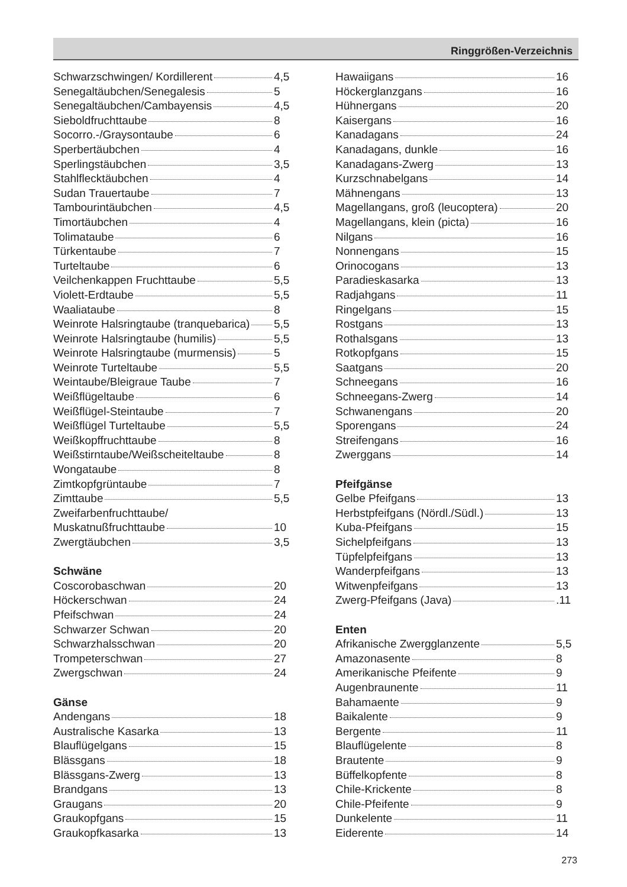Ringgrößen-Verzeichnis
Schwarzschwingen/ Kordillerent 4,5
Senegaltäubchen/Senegalesis 5
Senegaltäubchen/Cambayensis 4,5
Sieboldfruchttaube 8
Socorro.-/Graysontaube 6
Sperbertäubchen 4
Sperlingstäubchen 3,5
Stahlflecktäubchen 4
Sudan Trauertaube 7
Tambourintäubchen 4,5
Timortäubchen 4
Tolimataube 6
Türkentaube 7
Turteltaube 6
Veilchenkappen Fruchttaube 5,5
Violett-Erdtaube 5,5
Waaliataube 8
Weinrote Halsringtaube (tranquebarica) 5,5
Weinrote Halsringtaube (humilis) 5,5
Weinrote Halsringtaube (murmensis) 5
Weinrote Turteltaube 5,5
Weintaube/Bleigraue Taube 7
Weißflügeltaube 6
Weißflügel-Steintaube 7
Weißflügel Turteltaube 5,5
Weißkopffruchttaube 8
Weißstirntaube/Weißscheiteltaube 8
Wongataube 8
Zimtkopfgrüntaube 7
Zimttaube 5,5
Zweifarbenfruchttaube/
Muskatnußfruchttaube 10
Zwergtäubchen 3,5
Schwäne
Coscorobaschwan 20
Höckerschwan 24
Pfeifschwan 24
Schwarzer Schwan 20
Schwarzhalsschwan 20
Trompeterschwan 27
Zwergschwan 24
Gänse
Andengans 18
Australische Kasarka 13
Blauflügelgans 15
Blässgans 18
Blässgans-Zwerg 13
Brandgans 13
Graugans 20
Graukopfgans 15
Graukopfkasarka 13
Hawaiigans 16
Höckerglanzgans 16
Hühnergans 20
Kaisergans 16
Kanadagans 24
Kanadagans, dunkle 16
Kanadagans-Zwerg 13
Kurzschnabelgans 14
Mähnengans 13
Magellangans, groß (leucoptera) 20
Magellangans, klein (picta) 16
Nilgans 16
Nonnengans 15
Orinocogans 13
Paradieskasarka 13
Radjahgans 11
Ringelgans 15
Rostgans 13
Rothalsgans 13
Rotkopfgans 15
Saatgans 20
Schneegans 16
Schneegans-Zwerg 14
Schwanengans 20
Sporengans 24
Streifengans 16
Zwerggans 14
Pfeifgänse
Gelbe Pfeifgans 13
Herbstpfeifgans (Nördl./Südl.) 13
Kuba-Pfeifgans 15
Sichelpfeifgans 13
Tüpfelpfeifgans 13
Wanderpfeifgans 13
Witwenpfeifgans 13
Zwerg-Pfeifgans (Java) .11
Enten
Afrikanische Zwergglanzente 5,5
Amazonasente 8
Amerikanische Pfeifente 9
Augenbraunente 11
Bahamaente 9
Baikalente 9
Bergente 11
Blauflügelente 8
Brautente 9
Büffelkopfente 8
Chile-Krickente 8
Chile-Pfeifente 9
Dunkelente 11
Eiderente 14
273